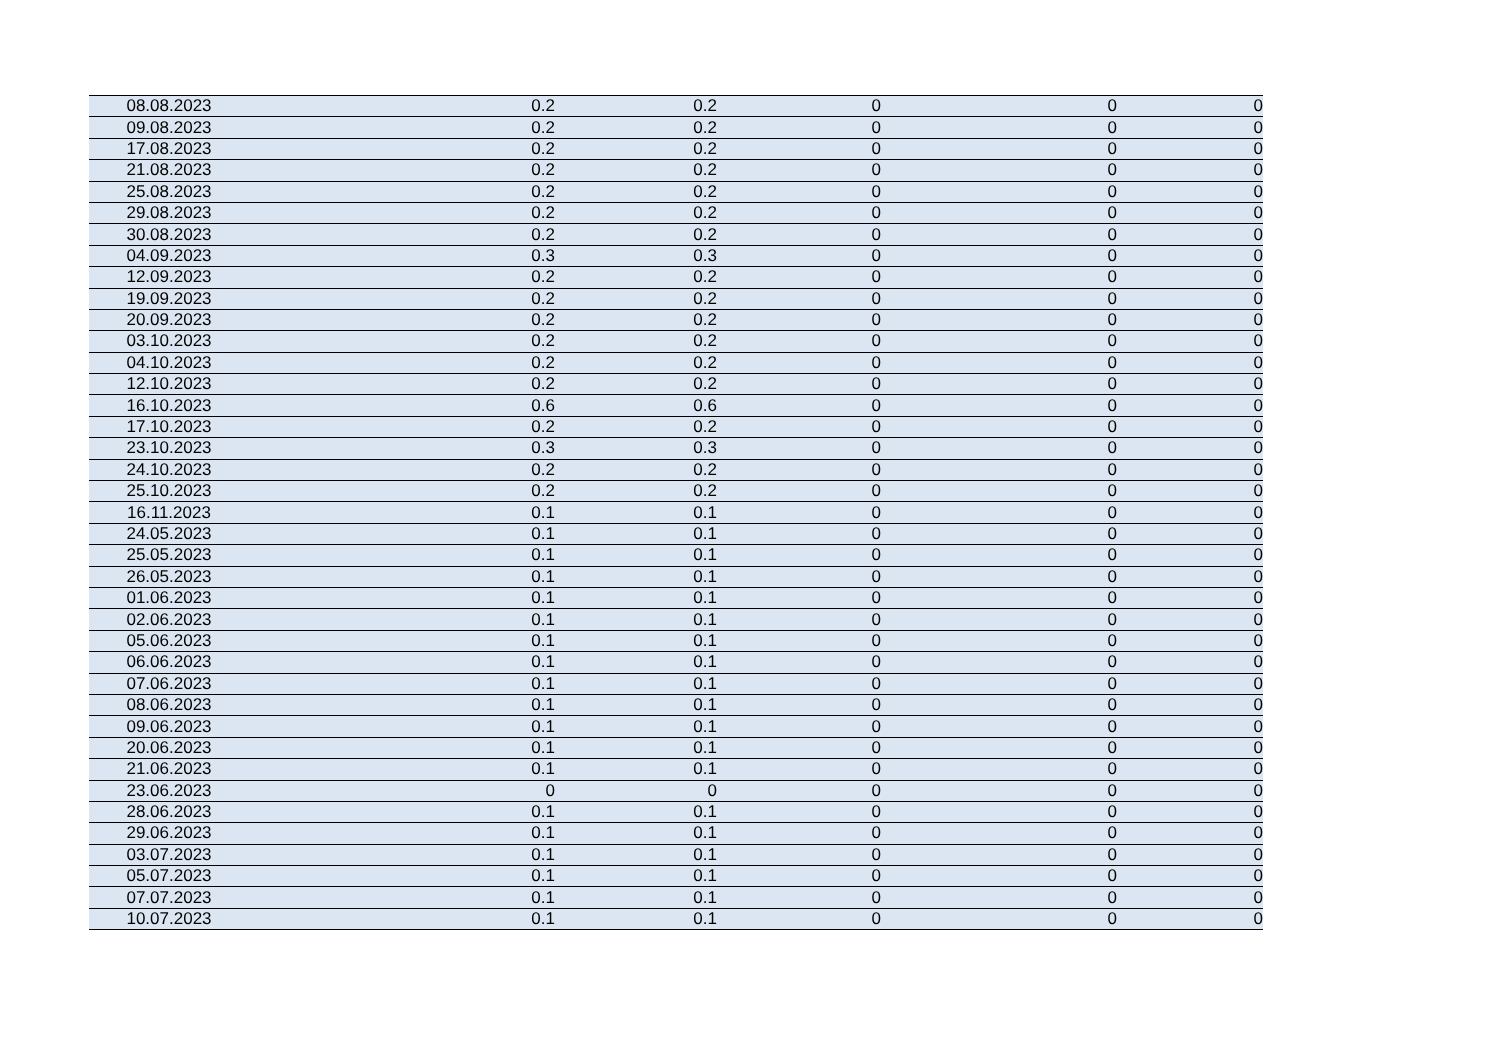| 08.08.2023 | 0.2 | 0.2 | 0 | 0 | 0 |
| 09.08.2023 | 0.2 | 0.2 | 0 | 0 | 0 |
| 17.08.2023 | 0.2 | 0.2 | 0 | 0 | 0 |
| 21.08.2023 | 0.2 | 0.2 | 0 | 0 | 0 |
| 25.08.2023 | 0.2 | 0.2 | 0 | 0 | 0 |
| 29.08.2023 | 0.2 | 0.2 | 0 | 0 | 0 |
| 30.08.2023 | 0.2 | 0.2 | 0 | 0 | 0 |
| 04.09.2023 | 0.3 | 0.3 | 0 | 0 | 0 |
| 12.09.2023 | 0.2 | 0.2 | 0 | 0 | 0 |
| 19.09.2023 | 0.2 | 0.2 | 0 | 0 | 0 |
| 20.09.2023 | 0.2 | 0.2 | 0 | 0 | 0 |
| 03.10.2023 | 0.2 | 0.2 | 0 | 0 | 0 |
| 04.10.2023 | 0.2 | 0.2 | 0 | 0 | 0 |
| 12.10.2023 | 0.2 | 0.2 | 0 | 0 | 0 |
| 16.10.2023 | 0.6 | 0.6 | 0 | 0 | 0 |
| 17.10.2023 | 0.2 | 0.2 | 0 | 0 | 0 |
| 23.10.2023 | 0.3 | 0.3 | 0 | 0 | 0 |
| 24.10.2023 | 0.2 | 0.2 | 0 | 0 | 0 |
| 25.10.2023 | 0.2 | 0.2 | 0 | 0 | 0 |
| 16.11.2023 | 0.1 | 0.1 | 0 | 0 | 0 |
| 24.05.2023 | 0.1 | 0.1 | 0 | 0 | 0 |
| 25.05.2023 | 0.1 | 0.1 | 0 | 0 | 0 |
| 26.05.2023 | 0.1 | 0.1 | 0 | 0 | 0 |
| 01.06.2023 | 0.1 | 0.1 | 0 | 0 | 0 |
| 02.06.2023 | 0.1 | 0.1 | 0 | 0 | 0 |
| 05.06.2023 | 0.1 | 0.1 | 0 | 0 | 0 |
| 06.06.2023 | 0.1 | 0.1 | 0 | 0 | 0 |
| 07.06.2023 | 0.1 | 0.1 | 0 | 0 | 0 |
| 08.06.2023 | 0.1 | 0.1 | 0 | 0 | 0 |
| 09.06.2023 | 0.1 | 0.1 | 0 | 0 | 0 |
| 20.06.2023 | 0.1 | 0.1 | 0 | 0 | 0 |
| 21.06.2023 | 0.1 | 0.1 | 0 | 0 | 0 |
| 23.06.2023 | 0 | 0 | 0 | 0 | 0 |
| 28.06.2023 | 0.1 | 0.1 | 0 | 0 | 0 |
| 29.06.2023 | 0.1 | 0.1 | 0 | 0 | 0 |
| 03.07.2023 | 0.1 | 0.1 | 0 | 0 | 0 |
| 05.07.2023 | 0.1 | 0.1 | 0 | 0 | 0 |
| 07.07.2023 | 0.1 | 0.1 | 0 | 0 | 0 |
| 10.07.2023 | 0.1 | 0.1 | 0 | 0 | 0 |